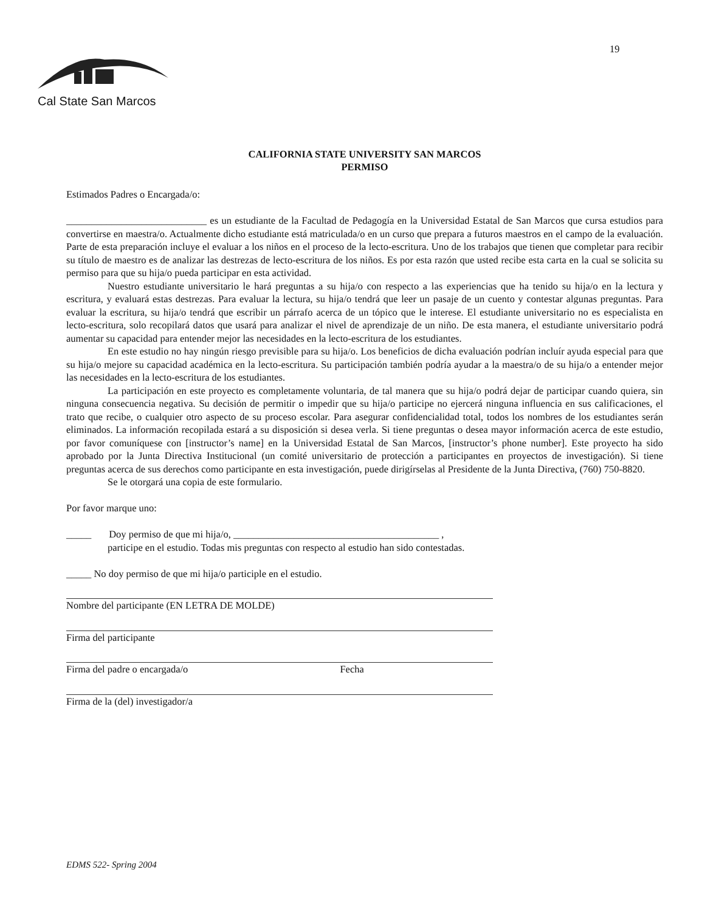19
Cal State San Marcos
CALIFORNIA STATE UNIVERSITY SAN MARCOS
PERMISO
Estimados Padres o Encargada/o:
____________________________ es un estudiante de la Facultad de Pedagogía en la Universidad Estatal de San Marcos que cursa estudios para convertirse en maestra/o. Actualmente dicho estudiante está matriculada/o en un curso que prepara a futuros maestros en el campo de la evaluación. Parte de esta preparación incluye el evaluar a los niños en el proceso de la lecto-escritura. Uno de los trabajos que tienen que completar para recibir su título de maestro es de analizar las destrezas de lecto-escritura de los niños. Es por esta razón que usted recibe esta carta en la cual se solicita su permiso para que su hija/o pueda participar en esta actividad.
Nuestro estudiante universitario le hará preguntas a su hija/o con respecto a las experiencias que ha tenido su hija/o en la lectura y escritura, y evaluará estas destrezas. Para evaluar la lectura, su hija/o tendrá que leer un pasaje de un cuento y contestar algunas preguntas. Para evaluar la escritura, su hija/o tendrá que escribir un párrafo acerca de un tópico que le interese. El estudiante universitario no es especialista en lecto-escritura, solo recopilará datos que usará para analizar el nivel de aprendizaje de un niño. De esta manera, el estudiante universitario podrá aumentar su capacidad para entender mejor las necesidades en la lecto-escritura de los estudiantes.
En este estudio no hay ningún riesgo previsible para su hija/o. Los beneficios de dicha evaluación podrían incluír ayuda especial para que su hija/o mejore su capacidad académica en la lecto-escritura. Su participación también podría ayudar a la maestra/o de su hija/o a entender mejor las necesidades en la lecto-escritura de los estudiantes.
La participación en este proyecto es completamente voluntaria, de tal manera que su hija/o podrá dejar de participar cuando quiera, sin ninguna consecuencia negativa. Su decisión de permitir o impedir que su hija/o participe no ejercerá ninguna influencia en sus calificaciones, el trato que recibe, o cualquier otro aspecto de su proceso escolar. Para asegurar confidencialidad total, todos los nombres de los estudiantes serán eliminados. La información recopilada estará a su disposición si desea verla. Si tiene preguntas o desea mayor información acerca de este estudio, por favor comuníquese con [instructor’s name] en la Universidad Estatal de San Marcos, [instructor’s phone number]. Este proyecto ha sido aprobado por la Junta Directiva Institucional (un comité universitario de protección a participantes en proyectos de investigación). Si tiene preguntas acerca de sus derechos como participante en esta investigación, puede dirigírselas al Presidente de la Junta Directiva, (760) 750-8820.
Se le otorgará una copia de este formulario.
Por favor marque uno:
_____ Doy permiso de que mi hija/o, _________________________________________ ,
participe en el estudio. Todas mis preguntas con respecto al estudio han sido contestadas.
_____ No doy permiso de que mi hija/o participle en el estudio.
Nombre del participante (EN LETRA DE MOLDE)
Firma del participante
Firma del padre o encargada/o Fecha
Firma de la (del) investigador/a
EDMS 522- Spring 2004